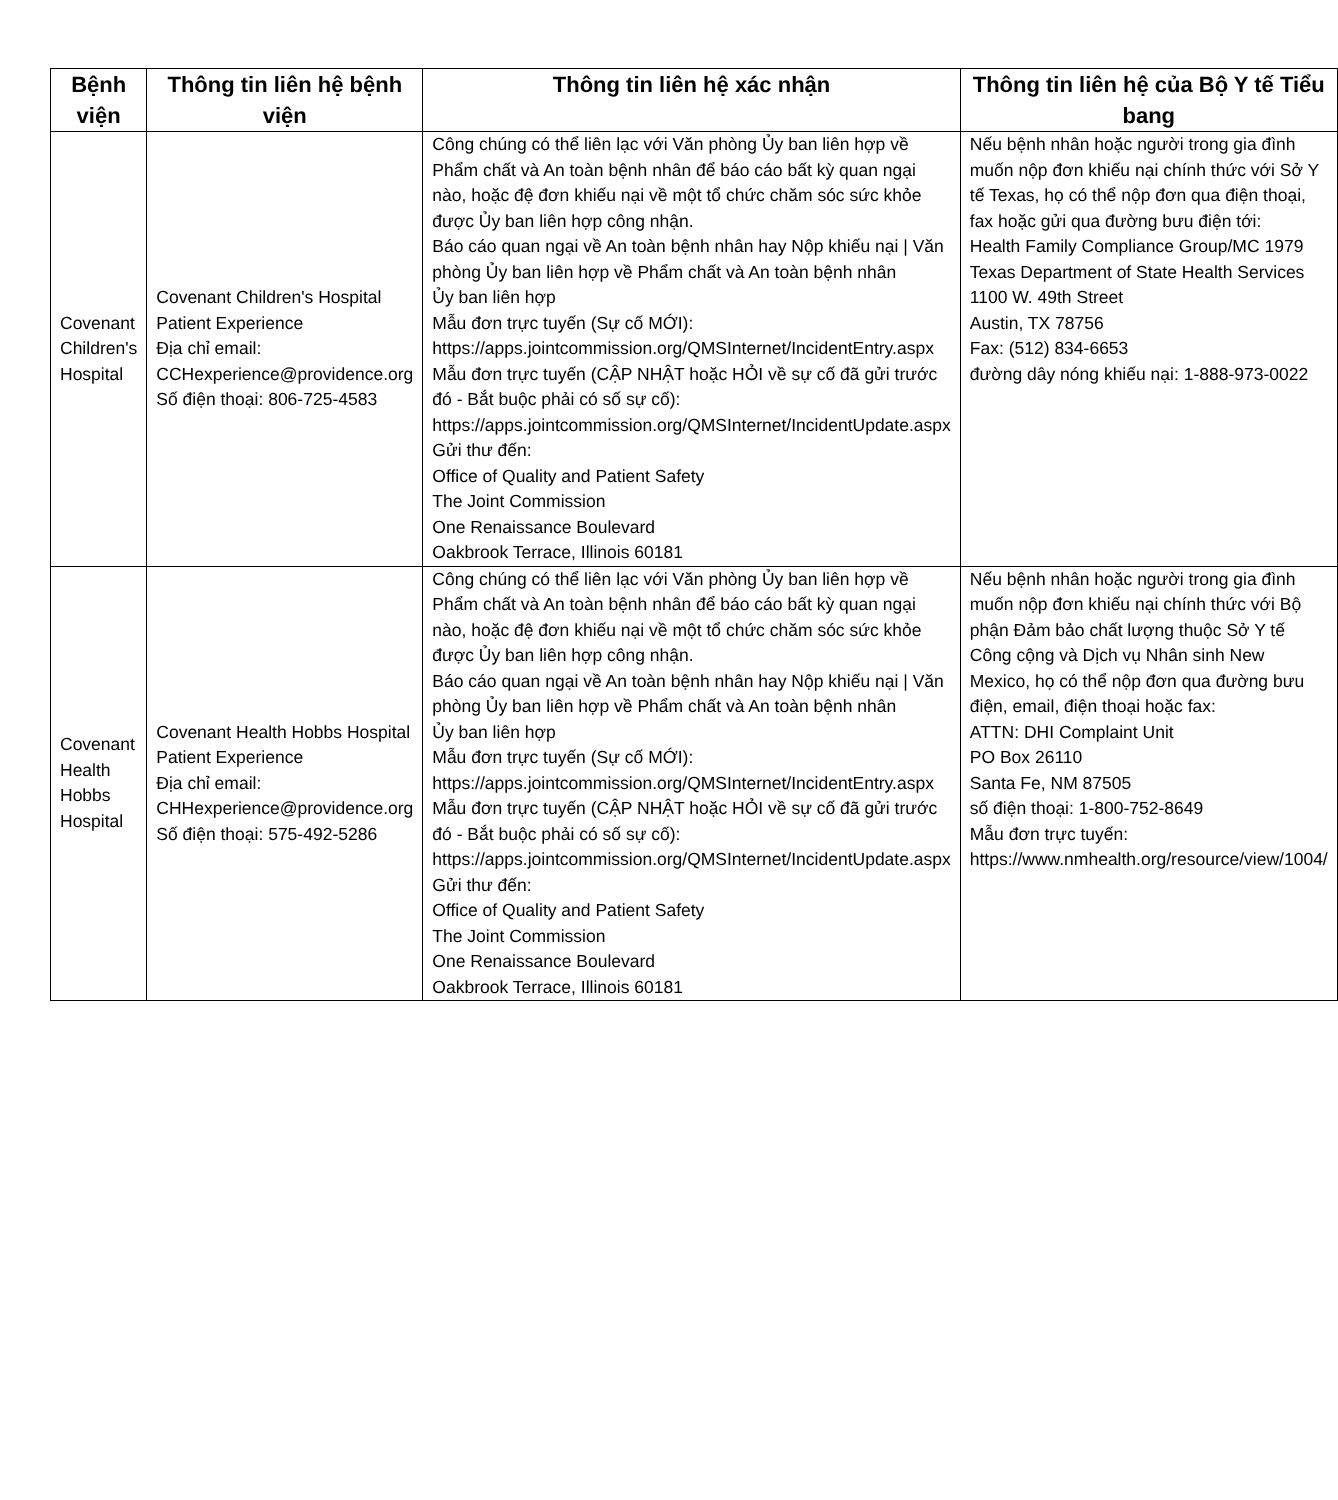| Bệnh viện | Thông tin liên hệ bệnh viện | Thông tin liên hệ xác nhận | Thông tin liên hệ của Bộ Y tế Tiểu bang |
| --- | --- | --- | --- |
| Covenant Children's Hospital | Covenant Children's Hospital Patient Experience Địa chỉ email: CCHexperience@providence.org Số điện thoại: 806-725-4583 | Công chúng có thể liên lạc với Văn phòng Ủy ban liên hợp về Phẩm chất và An toàn bệnh nhân để báo cáo bất kỳ quan ngại nào, hoặc đệ đơn khiếu nại về một tổ chức chăm sóc sức khỏe được Ủy ban liên hợp công nhận. Báo cáo quan ngại về An toàn bệnh nhân hay Nộp khiếu nại / Văn phòng Ủy ban liên hợp về Phẩm chất và An toàn bệnh nhân Ủy ban liên hợp Mẫu đơn trực tuyến (Sự cố MỚI): https://apps.jointcommission.org/QMSInternet/IncidentEntry.aspx Mẫu đơn trực tuyến (CẬP NHẬT hoặc HỎI về sự cố đã gửi trước đó - Bắt buộc phải có số sự cố): https://apps.jointcommission.org/QMSInternet/IncidentUpdate.aspx Gửi thư đến: Office of Quality and Patient Safety The Joint Commission One Renaissance Boulevard Oakbrook Terrace, Illinois 60181 | Nếu bệnh nhân hoặc người trong gia đình muốn nộp đơn khiếu nại chính thức với Sở Y tế Texas, họ có thể nộp đơn qua điện thoại, fax hoặc gửi qua đường bưu điện tới: Health Family Compliance Group/MC 1979 Texas Department of State Health Services 1100 W. 49th Street Austin, TX 78756 Fax: (512) 834-6653 đường dây nóng khiếu nại: 1-888-973-0022 |
| Covenant Health Hobbs Hospital | Covenant Health Hobbs Hospital Patient Experience Địa chỉ email: CHHexperience@providence.org Số điện thoại: 575-492-5286 | Công chúng có thể liên lạc với Văn phòng Ủy ban liên hợp về Phẩm chất và An toàn bệnh nhân để báo cáo bất kỳ quan ngại nào, hoặc đệ đơn khiếu nại về một tổ chức chăm sóc sức khỏe được Ủy ban liên hợp công nhận. Báo cáo quan ngại về An toàn bệnh nhân hay Nộp khiếu nại / Văn phòng Ủy ban liên hợp về Phẩm chất và An toàn bệnh nhân Ủy ban liên hợp Mẫu đơn trực tuyến (Sự cố MỚI): https://apps.jointcommission.org/QMSInternet/IncidentEntry.aspx Mẫu đơn trực tuyến (CẬP NHẬT hoặc HỎI về sự cố đã gửi trước đó - Bắt buộc phải có số sự cố): https://apps.jointcommission.org/QMSInternet/IncidentUpdate.aspx Gửi thư đến: Office of Quality and Patient Safety The Joint Commission One Renaissance Boulevard Oakbrook Terrace, Illinois 60181 | Nếu bệnh nhân hoặc người trong gia đình muốn nộp đơn khiếu nại chính thức với Bộ phận Đảm bảo chất lượng thuộc Sở Y tế Công cộng và Dịch vụ Nhân sinh New Mexico, họ có thể nộp đơn qua đường bưu điện, email, điện thoại hoặc fax: ATTN: DHI Complaint Unit PO Box 26110 Santa Fe, NM 87505 số điện thoại: 1-800-752-8649 Mẫu đơn trực tuyến: https://www.nmhealth.org/resource/view/1004/ |